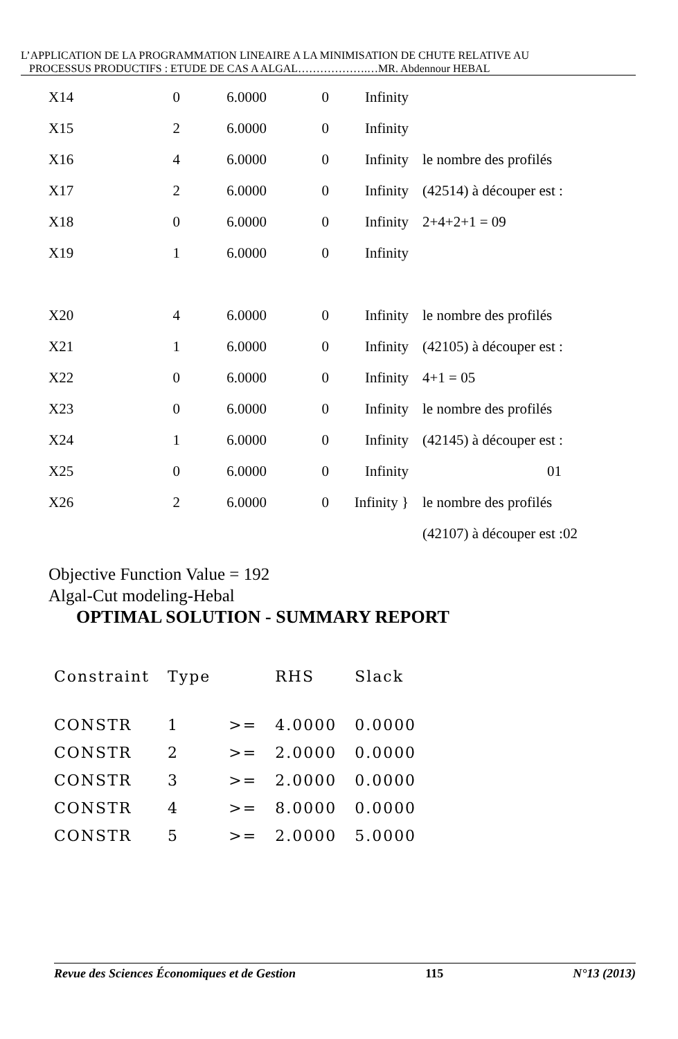L’APPLICATION DE LA PROGRAMMATION LINEAIRE A LA MINIMISATION DE CHUTE RELATIVE AU
PROCESSUS PRODUCTIFS : ETUDE DE CAS A ALGAL……………….…MR. Abdennour HEBAL
| X14 | 0 | 6.0000 | 0 | Infinity | |
| X15 | 2 | 6.0000 | 0 | Infinity | |
| X16 | 4 | 6.0000 | 0 | Infinity | le nombre des profilés |
| X17 | 2 | 6.0000 | 0 | Infinity | (42514) à découper est : |
| X18 | 0 | 6.0000 | 0 | Infinity | 2+4+2+1 = 09 |
| X19 | 1 | 6.0000 | 0 | Infinity | |
| X20 | 4 | 6.0000 | 0 | Infinity | le nombre des profilés |
| X21 | 1 | 6.0000 | 0 | Infinity | (42105) à découper est : |
| X22 | 0 | 6.0000 | 0 | Infinity | 4+1 = 05 |
| X23 | 0 | 6.0000 | 0 | Infinity | le nombre des profilés |
| X24 | 1 | 6.0000 | 0 | Infinity | (42145) à découper est : |
| X25 | 0 | 6.0000 | 0 | Infinity | 01 |
| X26 | 2 | 6.0000 | 0 | Infinity } | le nombre des profilés |
| | | | | | (42107) à découper est :02 |
Objective Function Value = 192
Algal-Cut modeling-Hebal
OPTIMAL SOLUTION - SUMMARY REPORT
| Constraint | Type | | RHS | Slack |
| --- | --- | --- | --- | --- |
| CONSTR | 1 | >= | 4.0000 | 0.0000 |
| CONSTR | 2 | >= | 2.0000 | 0.0000 |
| CONSTR | 3 | >= | 2.0000 | 0.0000 |
| CONSTR | 4 | >= | 8.0000 | 0.0000 |
| CONSTR | 5 | >= | 2.0000 | 5.0000 |
Revue des Sciences Économiques et de Gestion 115 N°13 (2013)